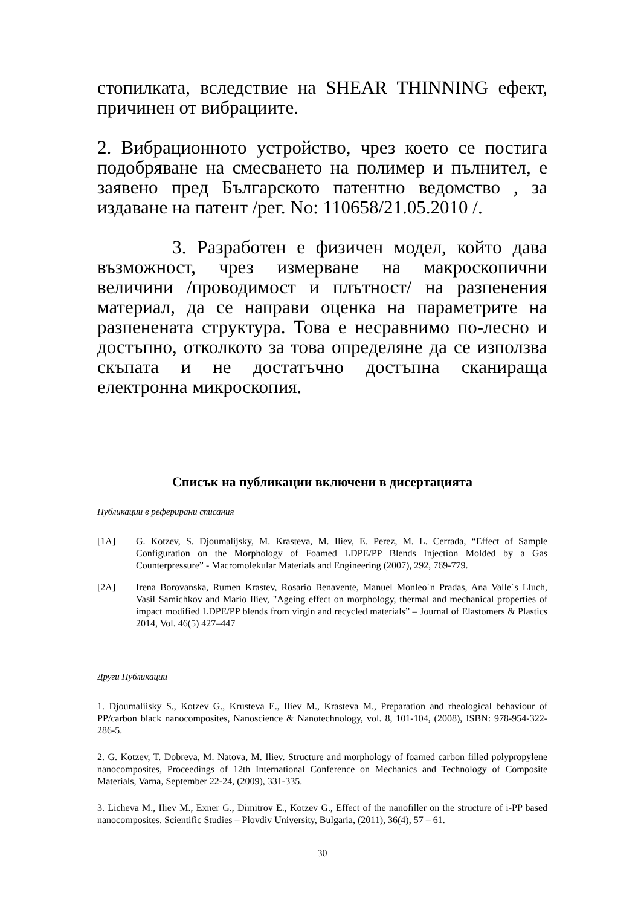стопилката, вследствие на SHEAR THINNING ефект, причинен от вибрациите.
2. Вибрационното устройство, чрез което се постига подобряване на смесването на полимер и пълнител, е заявено пред Българското патентно ведомство , за издаване на патент /рег. No: 110658/21.05.2010 /.
3. Разработен е физичен модел, който дава възможност, чрез измерване на макроскопични величини /проводимост и плътност/ на разпенения материал, да се направи оценка на параметрите на разпенената структура. Това е несравнимо по-лесно и достъпно, отколкото за това определяне да се използва скъпата и не достатъчно достъпна сканираща електронна микроскопия.
Списък на публикации включени в дисертацията
Публикации в реферирани списания
[1A] G. Kotzev, S. Djoumalijsky, M. Krasteva, M. Iliev, E. Perez, M. L. Cerrada, “Effect of Sample Configuration on the Morphology of Foamed LDPE/PP Blends Injection Molded by a Gas Counterpressure” - Macromolekular Materials and Engineering (2007), 292, 769-779.
[2A] Irena Borovanska, Rumen Krastev, Rosario Benavente, Manuel Monleo´n Pradas, Ana Valle´s Lluch, Vasil Samichkov and Mario Iliev, "Ageing effect on morphology, thermal and mechanical properties of impact modified LDPE/PP blends from virgin and recycled materials” – Journal of Elastomers & Plastics 2014, Vol. 46(5) 427–447
Други Публикации
1. Djoumaliisky S., Kotzev G., Krusteva E., Iliev M., Krasteva M., Preparation and rheological behaviour of PP/carbon black nanocomposites, Nanoscience & Nanotechnology, vol. 8, 101-104, (2008), ISBN: 978-954-322-286-5.
2. G. Kotzev, T. Dobreva, M. Natova, M. Iliev. Structure and morphology of foamed carbon filled polypropylene nanocomposites, Proceedings of 12th International Conference on Mechanics and Technology of Composite Materials, Varna, September 22-24, (2009), 331-335.
3. Licheva M., Iliev M., Exner G., Dimitrov E., Kotzev G., Effect of the nanofiller on the structure of i-PP based nanocomposites. Scientific Studies – Plovdiv University, Bulgaria, (2011), 36(4), 57 – 61.
30